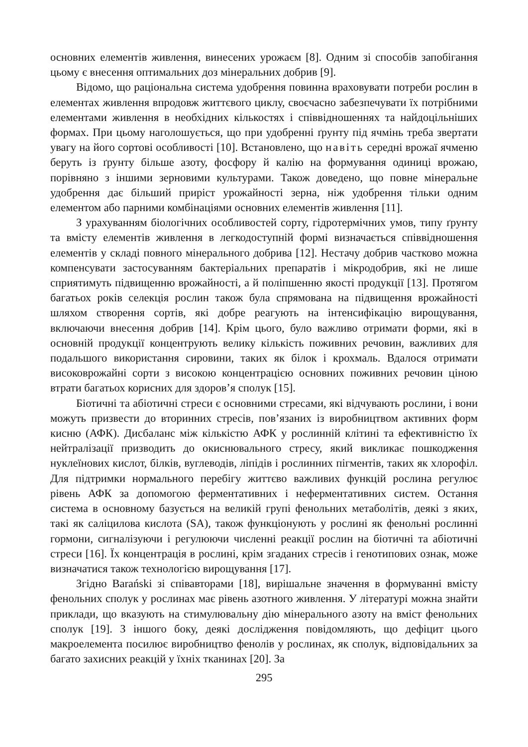основних елементів живлення, винесених урожаєм [8]. Одним зі способів запобігання цьому є внесення оптимальних доз мінеральних добрив [9].
Відомо, що раціональна система удобрення повинна враховувати потреби рослин в елементах живлення впродовж життєвого циклу, своєчасно забезпечувати їх потрібними елементами живлення в необхідних кількостях і співвідношеннях та найдоцільніших формах. При цьому наголошується, що при удобренні ґрунту під ячмінь треба звертати увагу на його сортові особливості [10]. Встановлено, що навіть середні врожаї ячменю беруть із ґрунту більше азоту, фосфору й калію на формування одиниці врожаю, порівняно з іншими зерновими культурами. Також доведено, що повне мінеральне удобрення дає більший приріст урожайності зерна, ніж удобрення тільки одним елементом або парними комбінаціями основних елементів живлення [11].
З урахуванням біологічних особливостей сорту, гідротермічних умов, типу ґрунту та вмісту елементів живлення в легкодоступній формі визначається співвідношення елементів у складі повного мінерального добрива [12]. Нестачу добрив частково можна компенсувати застосуванням бактеріальних препаратів і мікродобрив, які не лише сприятимуть підвищенню врожайності, а й поліпшенню якості продукції [13]. Протягом багатьох років селекція рослин також була спрямована на підвищення врожайності шляхом створення сортів, які добре реагують на інтенсифікацію вирощування, включаючи внесення добрив [14]. Крім цього, було важливо отримати форми, які в основній продукції концентрують велику кількість поживних речовин, важливих для подальшого використання сировини, таких як білок і крохмаль. Вдалося отримати високоврожайні сорти з високою концентрацією основних поживних речовин ціною втрати багатьох корисних для здоров’я сполук [15].
Біотичні та абіотичні стреси є основними стресами, які відчувають рослини, і вони можуть призвести до вторинних стресів, пов’язаних із виробництвом активних форм кисню (АФК). Дисбаланс між кількістю АФК у рослинній клітині та ефективністю їх нейтралізації призводить до окиснювального стресу, який викликає пошкодження нуклеїнових кислот, білків, вуглеводів, ліпідів і рослинних пігментів, таких як хлорофіл. Для підтримки нормального перебігу життєво важливих функцій рослина регулює рівень АФК за допомогою ферментативних і неферментативних систем. Остання система в основному базується на великій групі фенольних метаболітів, деякі з яких, такі як саліцилова кислота (SA), також функціонують у рослині як фенольні рослинні гормони, сигналізуючи і регулюючи численні реакції рослин на біотичні та абіотичні стреси [16]. Їх концентрація в рослині, крім згаданих стресів і генотипових ознак, може визначатися також технологією вирощування [17].
Згідно Barański зі співавторами [18], вирішальне значення в формуванні вмісту фенольних сполук у рослинах має рівень азотного живлення. У літературі можна знайти приклади, що вказують на стимулювальну дію мінерального азоту на вміст фенольних сполук [19]. З іншого боку, деякі дослідження повідомляють, що дефіцит цього макроелемента посилює виробництво фенолів у рослинах, як сполук, відповідальних за багато захисних реакцій у їхніх тканинах [20]. За
295